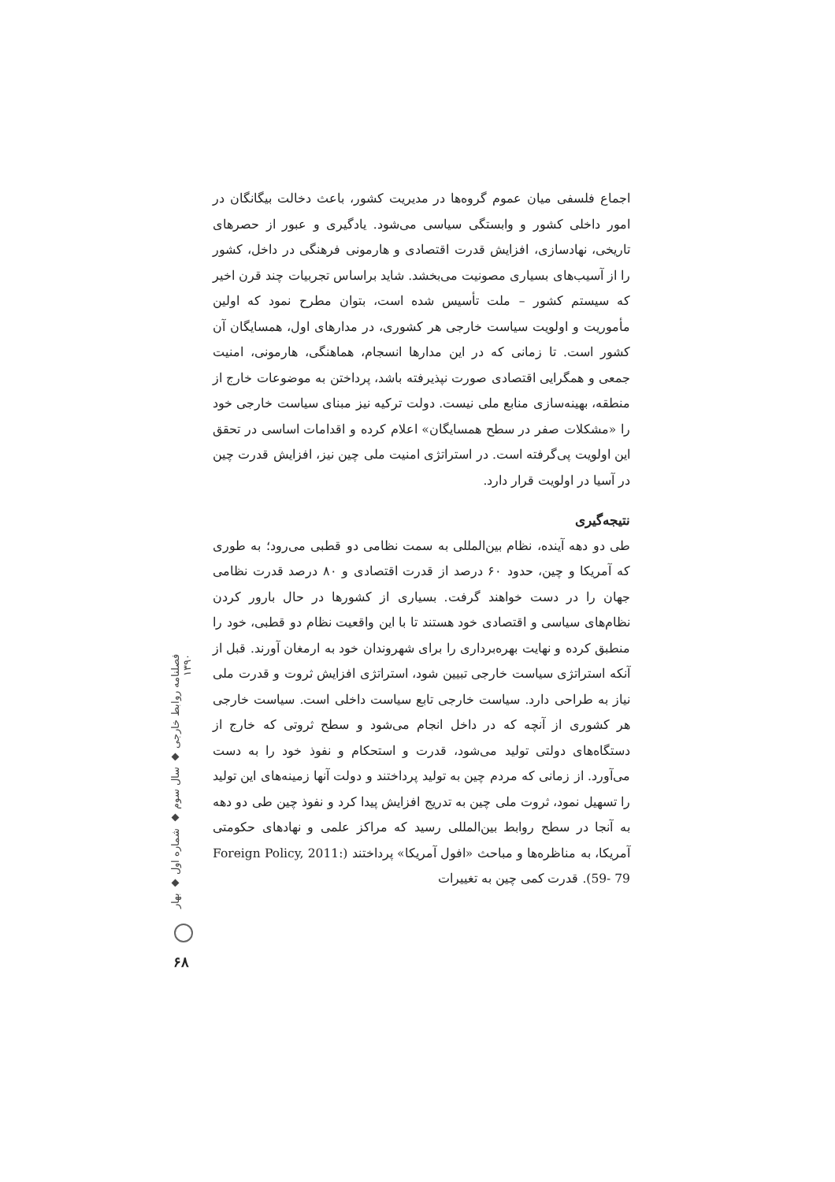اجماع فلسفی میان عموم گروه‌ها در مدیریت کشور، باعث دخالت بیگانگان در امور داخلی کشور و وابستگی سیاسی می‌شود. یادگیری و عبور از حصرهای تاریخی، نهادسازی، افزایش قدرت اقتصادی و هارمونی فرهنگی در داخل، کشور را از آسیب‌های بسیاری مصونیت می‌بخشد. شاید براساس تجربیات چند قرن اخیر که سیستم کشور – ملت تأسیس شده است، بتوان مطرح نمود که اولین مأموریت و اولویت سیاست خارجی هر کشوری، در مدارهای اول، همسایگان آن کشور است. تا زمانی که در این مدارها انسجام، هماهنگی، هارمونی، امنیت جمعی و همگرایی اقتصادی صورت نپذیرفته باشد، پرداختن به موضوعات خارج از منطقه، بهینه‌سازی منابع ملی نیست. دولت ترکیه نیز مبنای سیاست خارجی خود را «مشکلات صفر در سطح همسایگان» اعلام کرده و اقدامات اساسی در تحقق این اولویت پی‌گرفته است. در استراتژی امنیت ملی چین نیز، افزایش قدرت چین در آسیا در اولویت قرار دارد.
نتیجه‌گیری
طی دو دهه آینده، نظام بین‌المللی به سمت نظامی دو قطبی می‌رود؛ به طوری که آمریکا و چین، حدود ۶۰ درصد از قدرت اقتصادی و ۸۰ درصد قدرت نظامی جهان را در دست خواهند گرفت. بسیاری از کشورها در حال بارور کردن نظام‌های سیاسی و اقتصادی خود هستند تا با این واقعیت نظام دو قطبی، خود را منطبق کرده و نهایت بهره‌برداری را برای شهروندان خود به ارمغان آورند. قبل از آنکه استراتژی سیاست خارجی تبیین شود، استراتژی افزایش ثروت و قدرت ملی نیاز به طراحی دارد. سیاست خارجی تابع سیاست داخلی است. سیاست خارجی هر کشوری از آنچه که در داخل انجام می‌شود و سطح ثروتی که خارج از دستگاه‌های دولتی تولید می‌شود، قدرت و استحکام و نفوذ خود را به دست می‌آورد. از زمانی که مردم چین به تولید پرداختند و دولت آنها زمینه‌های این تولید را تسهیل نمود، ثروت ملی چین به تدریج افزایش پیدا کرد و نفوذ چین طی دو دهه به آنجا در سطح روابط بین‌المللی رسید که مراکز علمی و نهادهای حکومتی آمریکا، به مناظره‌ها و مباحث «افول آمریکا» پرداختند (Foreign Policy, 2011: 59- 79). قدرت کمی چین به تغییرات
فصلنامه روابط خارجی ◆ سال سوم ◆ شماره اول ◆ بهار ۱۳۹۰
۶۸